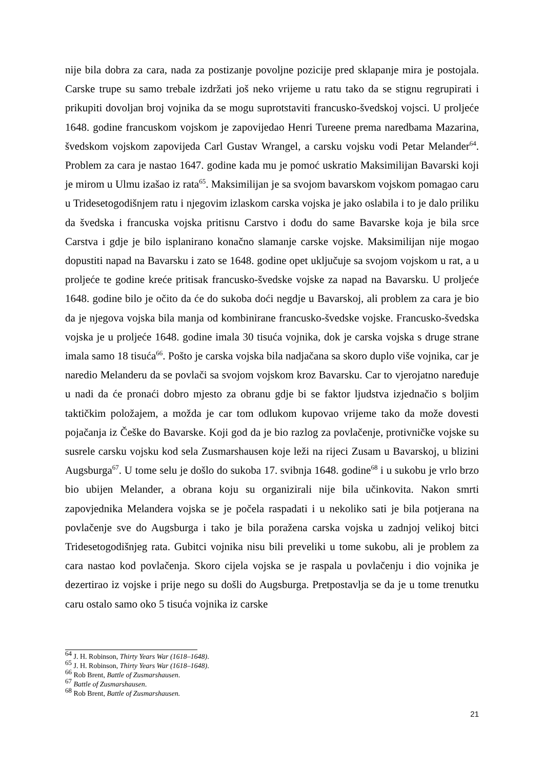nije bila dobra za cara, nada za postizanje povoljne pozicije pred sklapanje mira je postojala. Carske trupe su samo trebale izdržati još neko vrijeme u ratu tako da se stignu regrupirati i prikupiti dovoljan broj vojnika da se mogu suprotstaviti francusko-švedskoj vojsci. U proljeće 1648. godine francuskom vojskom je zapovijedao Henri Tureene prema naredbama Mazarina, švedskom vojskom zapovijeda Carl Gustav Wrangel, a carsku vojsku vodi Petar Melander<sup>64</sup>. Problem za cara je nastao 1647. godine kada mu je pomoć uskratio Maksimilijan Bavarski koji je mirom u Ulmu izašao iz rata<sup>65</sup>. Maksimilijan je sa svojom bavarskom vojskom pomagao caru u Tridesetogodišnjem ratu i njegovim izlaskom carska vojska je jako oslabila i to je dalo priliku da švedska i francuska vojska pritisnu Carstvo i dođu do same Bavarske koja je bila srce Carstva i gdje je bilo isplanirano konačno slamanje carske vojske. Maksimilijan nije mogao dopustiti napad na Bavarsku i zato se 1648. godine opet uključuje sa svojom vojskom u rat, a u proljeće te godine kreće pritisak francusko-švedske vojske za napad na Bavarsku. U proljeće 1648. godine bilo je očito da će do sukoba doći negdje u Bavarskoj, ali problem za cara je bio da je njegova vojska bila manja od kombinirane francusko-švedske vojske. Francusko-švedska vojska je u proljeće 1648. godine imala 30 tisuća vojnika, dok je carska vojska s druge strane imala samo 18 tisuća<sup>66</sup>. Pošto je carska vojska bila nadjačana sa skoro duplo više vojnika, car je naredio Melanderu da se povlači sa svojom vojskom kroz Bavarsku. Car to vjerojatno naređuje u nadi da će pronaći dobro mjesto za obranu gdje bi se faktor ljudstva izjednačio s boljim taktičkim položajem, a možda je car tom odlukom kupovao vrijeme tako da može dovesti pojačanja iz Češke do Bavarske. Koji god da je bio razlog za povlačenje, protivničke vojske su susrele carsku vojsku kod sela Zusmarshausen koje leži na rijeci Zusam u Bavarskoj, u blizini Augsburga<sup>67</sup>. U tome selu je došlo do sukoba 17. svibnja 1648. godine<sup>68</sup> i u sukobu je vrlo brzo bio ubijen Melander, a obrana koju su organizirali nije bila učinkovita. Nakon smrti zapovjednika Melandera vojska se je počela raspadati i u nekoliko sati je bila potjerana na povlačenje sve do Augsburga i tako je bila poražena carska vojska u zadnjoj velikoj bitci Tridesetogodišnjeg rata. Gubitci vojnika nisu bili preveliki u tome sukobu, ali je problem za cara nastao kod povlačenja. Skoro cijela vojska se je raspala u povlačenju i dio vojnika je dezertirao iz vojske i prije nego su došli do Augsburga. Pretpostavlja se da je u tome trenutku caru ostalo samo oko 5 tisuća vojnika iz carske
<sup>64</sup> J. H. Robinson, Thirty Years War (1618–1648).
<sup>65</sup> J. H. Robinson, Thirty Years War (1618–1648).
<sup>66</sup> Rob Brent, Battle of Zusmarshausen.
<sup>67</sup> Battle of Zusmarshausen.
<sup>68</sup> Rob Brent, Battle of Zusmarshausen.
21